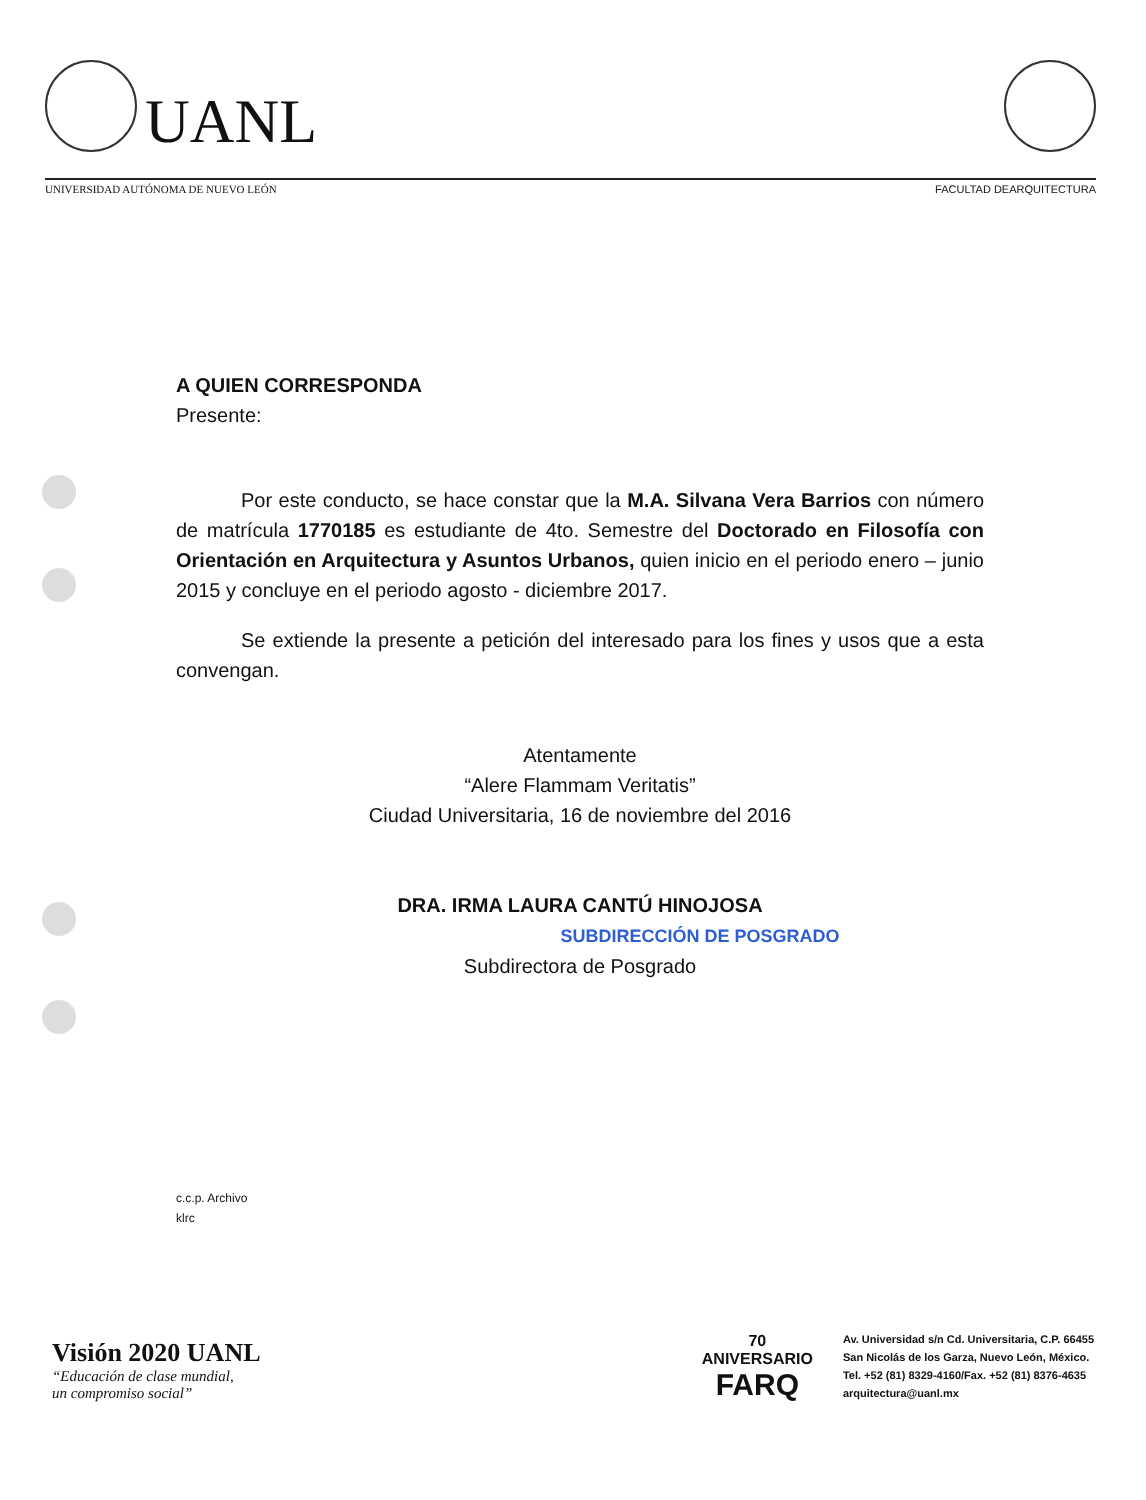UANL
UNIVERSIDAD AUTÓNOMA DE NUEVO LEÓN FACULTAD DEARQUITECTURA
A QUIEN CORRESPONDA
Presente:
Por este conducto, se hace constar que la M.A. Silvana Vera Barrios con número de matrícula 1770185 es estudiante de 4to. Semestre del Doctorado en Filosofía con Orientación en Arquitectura y Asuntos Urbanos, quien inicio en el periodo enero – junio 2015 y concluye en el periodo agosto - diciembre 2017.
Se extiende la presente a petición del interesado para los fines y usos que a esta convengan.
Atentamente
“Alere Flammam Veritatis”
Ciudad Universitaria, 16 de noviembre del 2016
DRA. IRMA LAURA CANTÚ HINOJOSA
SUBDIRECCIÓN DE POSGRADO
Subdirectora de Posgrado
c.c.p. Archivo
klrc
Visión 2020 UANL
“Educación de clase mundial,
un compromiso social”
70
ANIVERSARIO
FARQ
Av. Universidad s/n Cd. Universitaria, C.P. 66455
San Nicolás de los Garza, Nuevo León, México.
Tel. +52 (81) 8329-4160/Fax. +52 (81) 8376-4635
arquitectura@uanl.mx